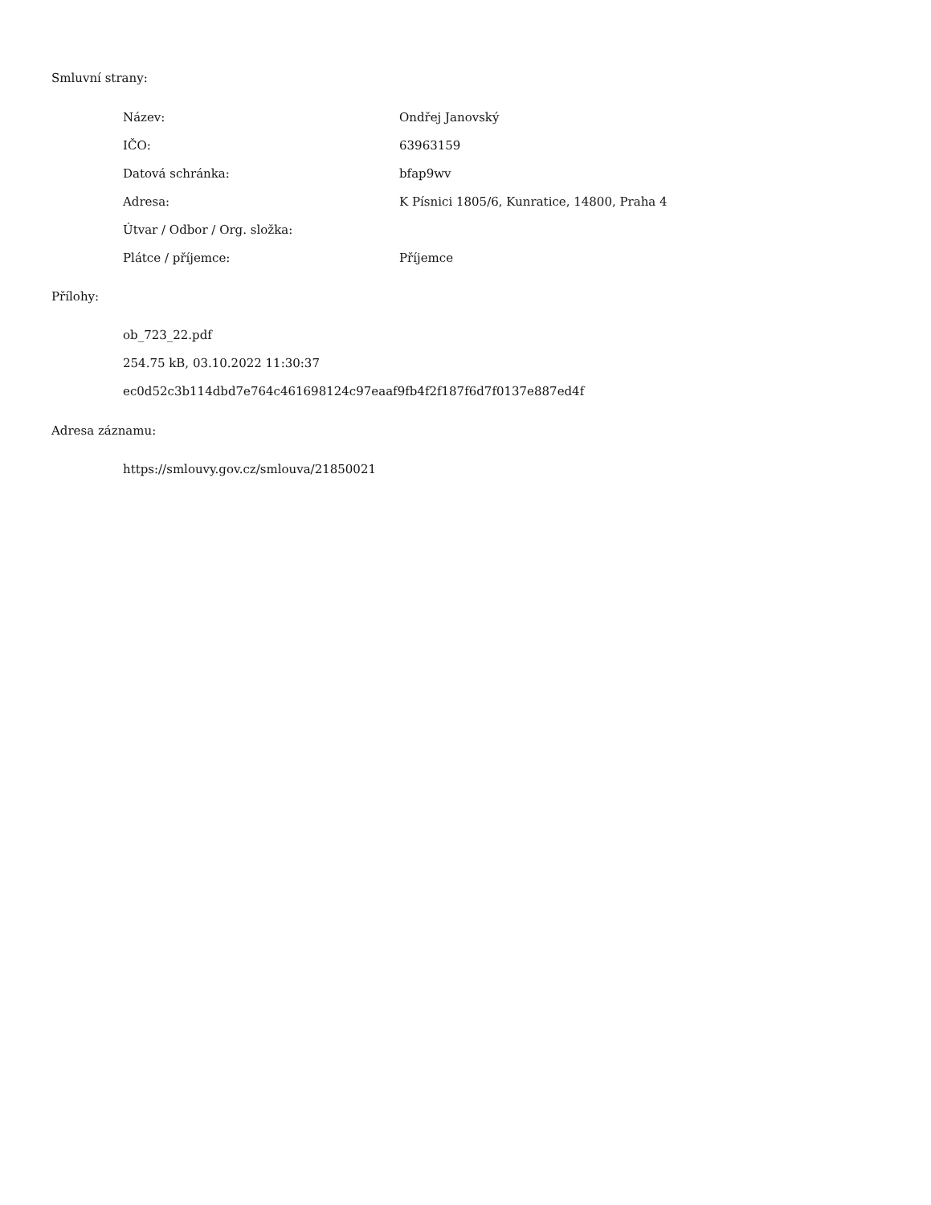Smluvní strany:
| Název: | Ondřej Janovský |
| IČO: | 63963159 |
| Datová schránka: | bfap9wv |
| Adresa: | K Písnici 1805/6, Kunratice, 14800, Praha 4 |
| Útvar / Odbor / Org. složka: | |
| Plátce / příjemce: | Příjemce |
Přílohy:
ob_723_22.pdf
254.75 kB, 03.10.2022 11:30:37
ec0d52c3b114dbd7e764c461698124c97eaaf9fb4f2f187f6d7f0137e887ed4f
Adresa záznamu:
https://smlouvy.gov.cz/smlouva/21850021